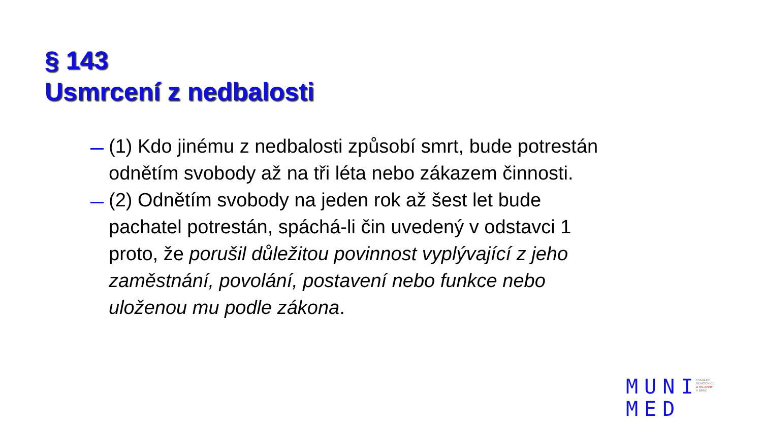§ 143
Usmrcení z nedbalosti
(1) Kdo jinému z nedbalosti způsobí smrt, bude potrestán odnětím svobody až na tři léta nebo zákazem činnosti.
(2) Odnětím svobody na jeden rok až šest let bude pachatel potrestán, spáchá-li čin uvedený v odstavci 1 proto, že porušil důležitou povinnost vyplývající z jeho zaměstnání, povolání, postavení nebo funkce nebo uloženou mu podle zákona.
MUNI
MED
FAKULTNÍ
NEMOCNICE
U SV. ANNY
V BRNĚ